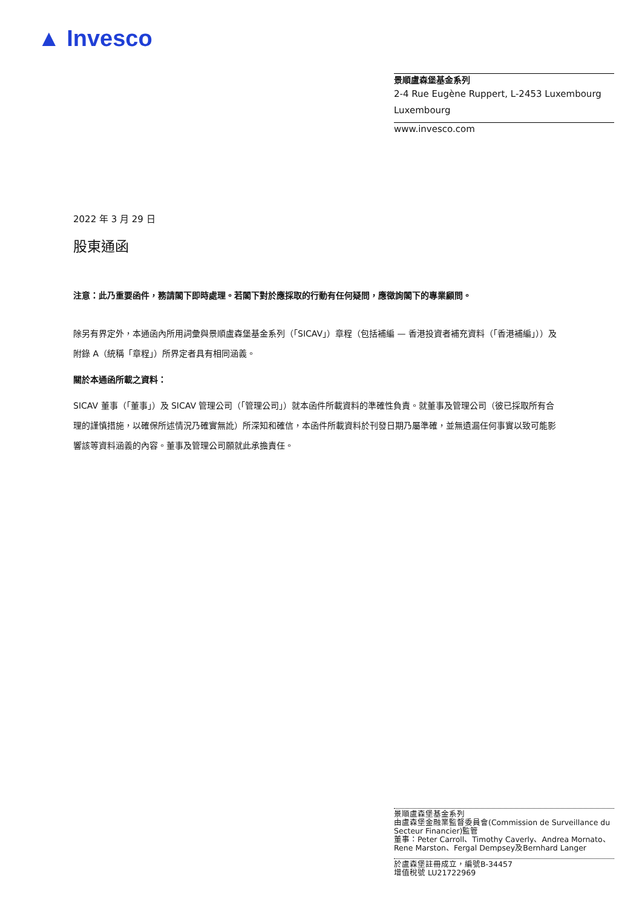▲ Invesco
景順盧森堡基金系列
2-4 Rue Eugène Ruppert, L-2453 Luxembourg
Luxembourg
www.invesco.com
2022 年 3 月 29 日
股東通函
注意：此乃重要函件，務請閣下即時處理。若閣下對於應採取的行動有任何疑問，應徵詢閣下的專業顧問。
除另有界定外，本通函內所用詞彙與景順盧森堡基金系列（「SICAV」）章程（包括補編 — 香港投資者補充資料（「香港補編」））及附錄 A（統稱「章程」）所界定者具有相同涵義。
關於本通函所載之資料：
SICAV 董事（「董事」）及 SICAV 管理公司（「管理公司」）就本函件所載資料的準確性負責。就董事及管理公司（彼已採取所有合理的謹慎措施，以確保所述情況乃確實無訛）所深知和確信，本函件所載資料於刊發日期乃屬準確，並無遺漏任何事實以致可能影響該等資料涵義的內容。董事及管理公司願就此承擔責任。
景順盧森堡基金系列
由盧森堡金融業監督委員會(Commission de Surveillance du Secteur Financier)監管
董事：Peter Carroll、Timothy Caverly、Andrea Mornato、Rene Marston、Fergal Dempsey及Bernhard Langer
於盧森堡註冊成立，編號B-34457
增值稅號 LU21722969